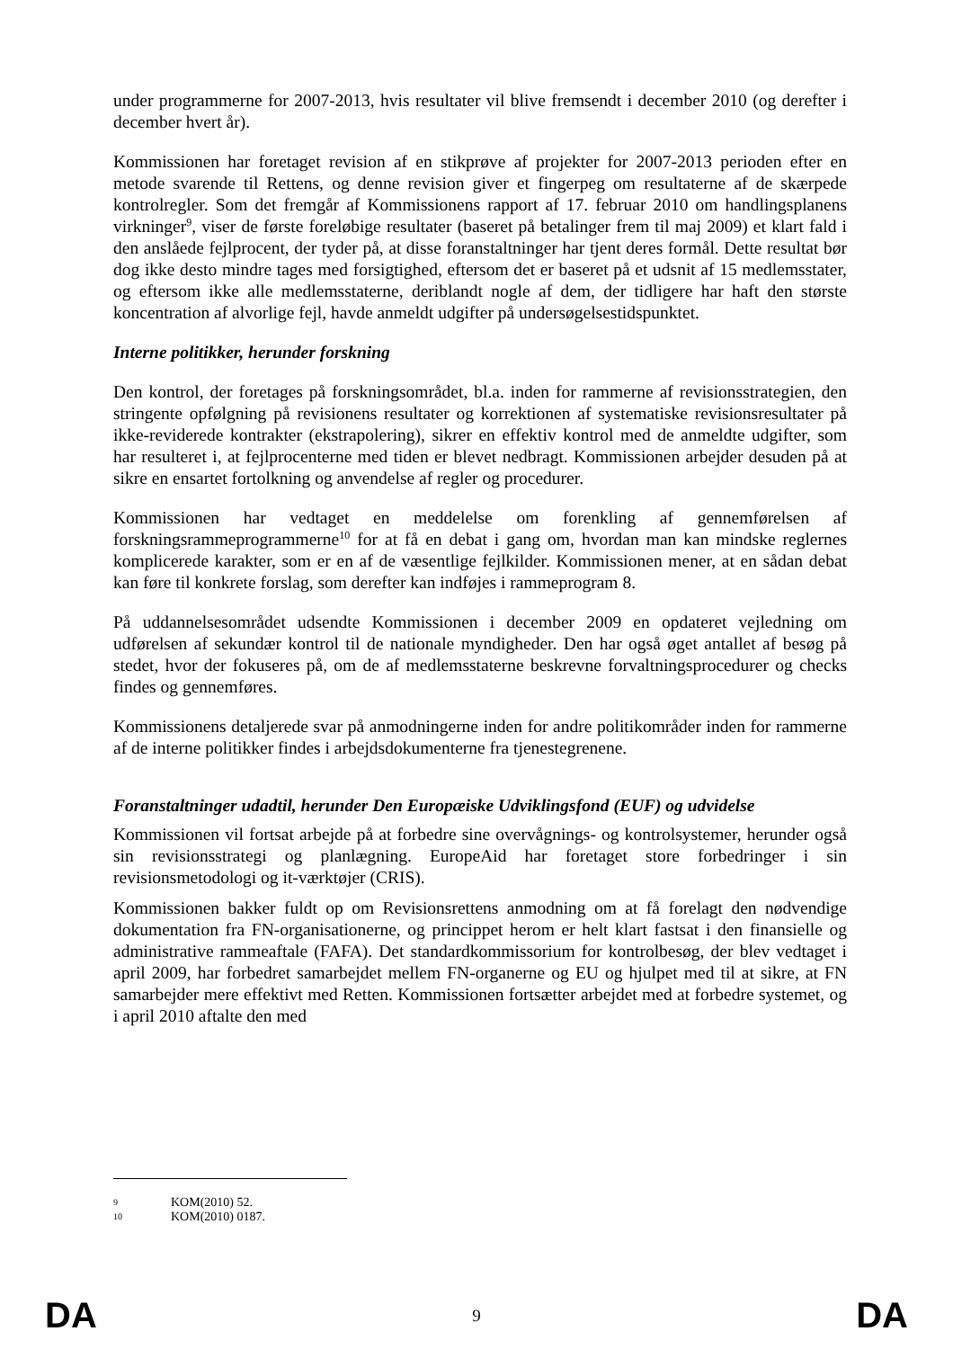under programmerne for 2007-2013, hvis resultater vil blive fremsendt i december 2010 (og derefter i december hvert år).
Kommissionen har foretaget revision af en stikprøve af projekter for 2007-2013 perioden efter en metode svarende til Rettens, og denne revision giver et fingerpeg om resultaterne af de skærpede kontrolregler. Som det fremgår af Kommissionens rapport af 17. februar 2010 om handlingsplanens virkninger<sup>9</sup>, viser de første foreløbige resultater (baseret på betalinger frem til maj 2009) et klart fald i den anslåede fejlprocent, der tyder på, at disse foranstaltninger har tjent deres formål. Dette resultat bør dog ikke desto mindre tages med forsigtighed, eftersom det er baseret på et udsnit af 15 medlemsstater, og eftersom ikke alle medlemsstaterne, deriblandt nogle af dem, der tidligere har haft den største koncentration af alvorlige fejl, havde anmeldt udgifter på undersøgelsestidspunktet.
Interne politikker, herunder forskning
Den kontrol, der foretages på forskningsområdet, bl.a. inden for rammerne af revisionsstrategien, den stringente opfølgning på revisionens resultater og korrektionen af systematiske revisionsresultater på ikke-reviderede kontrakter (ekstrapolering), sikrer en effektiv kontrol med de anmeldte udgifter, som har resulteret i, at fejlprocenterne med tiden er blevet nedbragt. Kommissionen arbejder desuden på at sikre en ensartet fortolkning og anvendelse af regler og procedurer.
Kommissionen har vedtaget en meddelelse om forenkling af gennemførelsen af forskningsrammeprogrammerne<sup>10</sup> for at få en debat i gang om, hvordan man kan mindske reglernes komplicerede karakter, som er en af de væsentlige fejlkilder. Kommissionen mener, at en sådan debat kan føre til konkrete forslag, som derefter kan indføjes i rammeprogram 8.
På uddannelsesområdet udsendte Kommissionen i december 2009 en opdateret vejledning om udførelsen af sekundær kontrol til de nationale myndigheder. Den har også øget antallet af besøg på stedet, hvor der fokuseres på, om de af medlemsstaterne beskrevne forvaltningsprocedurer og checks findes og gennemføres.
Kommissionens detaljerede svar på anmodningerne inden for andre politikområder inden for rammerne af de interne politikker findes i arbejdsdokumenterne fra tjenestegrenene.
Foranstaltninger udadtil, herunder Den Europæiske Udviklingsfond (EUF) og udvidelse
Kommissionen vil fortsat arbejde på at forbedre sine overvågnings- og kontrolsystemer, herunder også sin revisionsstrategi og planlægning. EuropeAid har foretaget store forbedringer i sin revisionsmetodologi og it-værktøjer (CRIS).
Kommissionen bakker fuldt op om Revisionsrettens anmodning om at få forelagt den nødvendige dokumentation fra FN-organisationerne, og princippet herom er helt klart fastsat i den finansielle og administrative rammeaftale (FAFA). Det standardkommissorium for kontrolbesøg, der blev vedtaget i april 2009, har forbedret samarbejdet mellem FN-organerne og EU og hjulpet med til at sikre, at FN samarbejder mere effektivt med Retten. Kommissionen fortsætter arbejdet med at forbedre systemet, og i april 2010 aftalte den med
9 KOM(2010) 52.
10 KOM(2010) 0187.
DA 9 DA